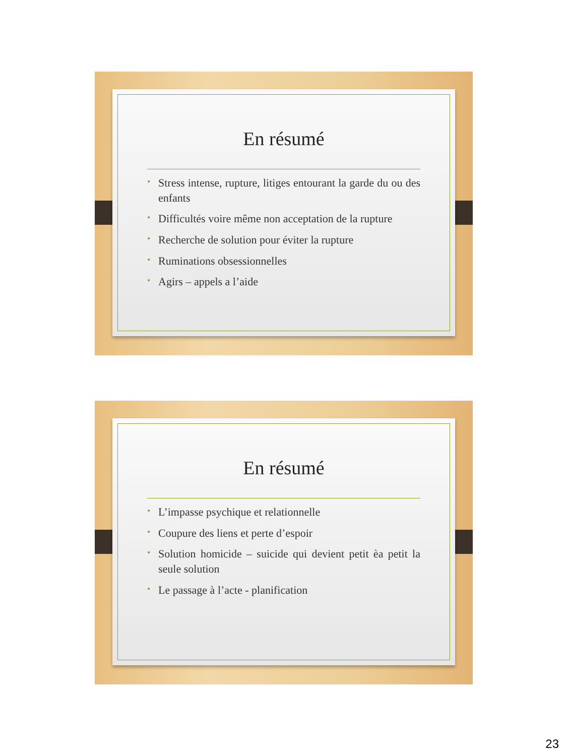En résumé
• Stress intense, rupture, litiges entourant la garde du ou des enfants
• Difficultés voire même non acceptation de la rupture
• Recherche de solution pour éviter la rupture
• Ruminations obsessionnelles
• Agirs – appels a l’aide
En résumé
• L’impasse psychique et relationnelle
• Coupure des liens et perte d’espoir
• Solution homicide – suicide qui devient petit èa petit la seule solution
• Le passage à l’acte - planification
23